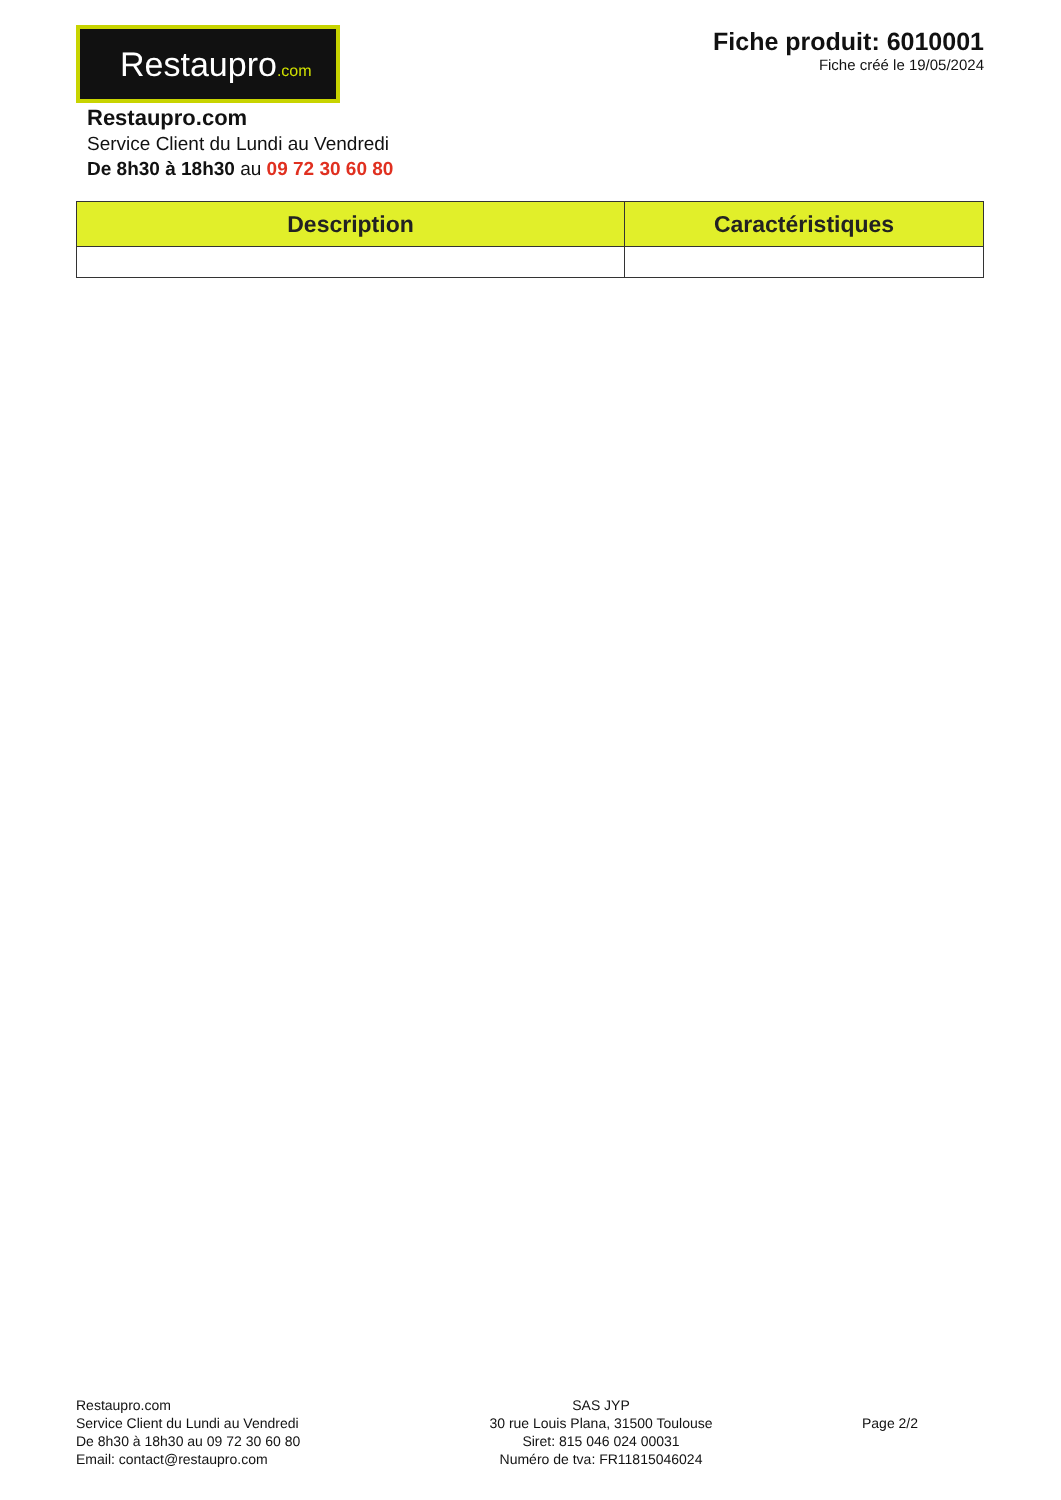Restaupro.com
Fiche produit: 6010001
Fiche créé le 19/05/2024
Restaupro.com
Service Client du Lundi au Vendredi
De 8h30 à 18h30 au 09 72 30 60 80
| Description | Caractéristiques |
| --- | --- |
Restaupro.com
Service Client du Lundi au Vendredi
De 8h30 à 18h30 au 09 72 30 60 80
Email: contact@restaupro.com
SAS JYP
30 rue Louis Plana, 31500 Toulouse
Siret: 815 046 024 00031
Numéro de tva: FR11815046024
Page 2/2